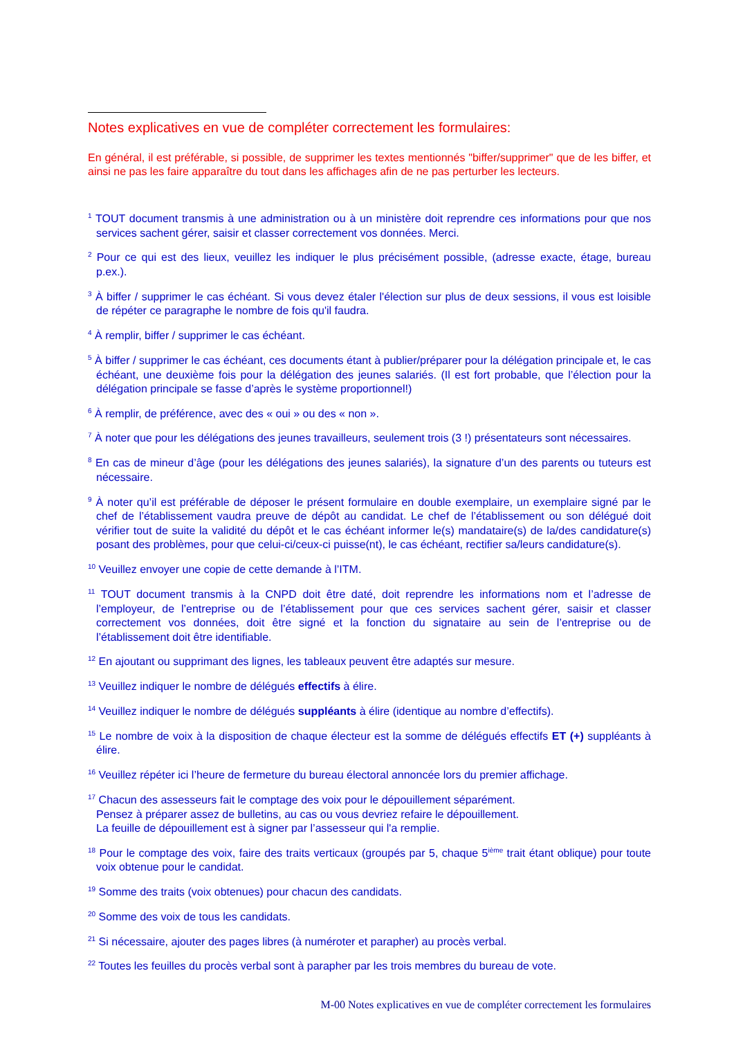Notes explicatives en vue de compléter correctement les formulaires:
En général, il est préférable, si possible, de supprimer les textes mentionnés "biffer/supprimer" que de les biffer, et ainsi ne pas les faire apparaître du tout dans les affichages afin de ne pas perturber les lecteurs.
<sup>1</sup> TOUT document transmis à une administration ou à un ministère doit reprendre ces informations pour que nos services sachent gérer, saisir et classer correctement vos données. Merci.
<sup>2</sup> Pour ce qui est des lieux, veuillez les indiquer le plus précisément possible, (adresse exacte, étage, bureau p.ex.).
<sup>3</sup> À biffer / supprimer le cas échéant. Si vous devez étaler l'élection sur plus de deux sessions, il vous est loisible de répéter ce paragraphe le nombre de fois qu'il faudra.
<sup>4</sup> À remplir, biffer / supprimer le cas échéant.
<sup>5</sup> À biffer / supprimer le cas échéant, ces documents étant à publier/préparer pour la délégation principale et, le cas échéant, une deuxième fois pour la délégation des jeunes salariés. (Il est fort probable, que l’élection pour la délégation principale se fasse d’après le système proportionnel!)
<sup>6</sup> À remplir, de préférence, avec des « oui » ou des « non ».
<sup>7</sup> À noter que pour les délégations des jeunes travailleurs, seulement trois (3 !) présentateurs sont nécessaires.
<sup>8</sup> En cas de mineur d’âge (pour les délégations des jeunes salariés), la signature d’un des parents ou tuteurs est nécessaire.
<sup>9</sup> À noter qu’il est préférable de déposer le présent formulaire en double exemplaire, un exemplaire signé par le chef de l’établissement vaudra preuve de dépôt au candidat. Le chef de l’établissement ou son délégué doit vérifier tout de suite la validité du dépôt et le cas échéant informer le(s) mandataire(s) de la/des candidature(s) posant des problèmes, pour que celui-ci/ceux-ci puisse(nt), le cas échéant, rectifier sa/leurs candidature(s).
<sup>10</sup> Veuillez envoyer une copie de cette demande à l’ITM.
<sup>11</sup> TOUT document transmis à la CNPD doit être daté, doit reprendre les informations nom et l’adresse de l’employeur, de l’entreprise ou de l’établissement pour que ces services sachent gérer, saisir et classer correctement vos données, doit être signé et la fonction du signataire au sein de l’entreprise ou de l’établissement doit être identifiable.
<sup>12</sup> En ajoutant ou supprimant des lignes, les tableaux peuvent être adaptés sur mesure.
<sup>13</sup> Veuillez indiquer le nombre de délégués effectifs à élire.
<sup>14</sup> Veuillez indiquer le nombre de délégués suppléants à élire (identique au nombre d’effectifs).
<sup>15</sup> Le nombre de voix à la disposition de chaque électeur est la somme de délégués effectifs ET (+) suppléants à élire.
<sup>16</sup> Veuillez répéter ici l’heure de fermeture du bureau électoral annoncée lors du premier affichage.
<sup>17</sup> Chacun des assesseurs fait le comptage des voix pour le dépouillement séparément.
Pensez à préparer assez de bulletins, au cas ou vous devriez refaire le dépouillement.
La feuille de dépouillement est à signer par l’assesseur qui l'a remplie.
<sup>18</sup> Pour le comptage des voix, faire des traits verticaux (groupés par 5, chaque 5<sup>ième</sup> trait étant oblique) pour toute voix obtenue pour le candidat.
<sup>19</sup> Somme des traits (voix obtenues) pour chacun des candidats.
<sup>20</sup> Somme des voix de tous les candidats.
<sup>21</sup> Si nécessaire, ajouter des pages libres (à numéroter et parapher) au procès verbal.
<sup>22</sup> Toutes les feuilles du procès verbal sont à parapher par les trois membres du bureau de vote.
M-00 Notes explicatives en vue de compléter correctement les formulaires